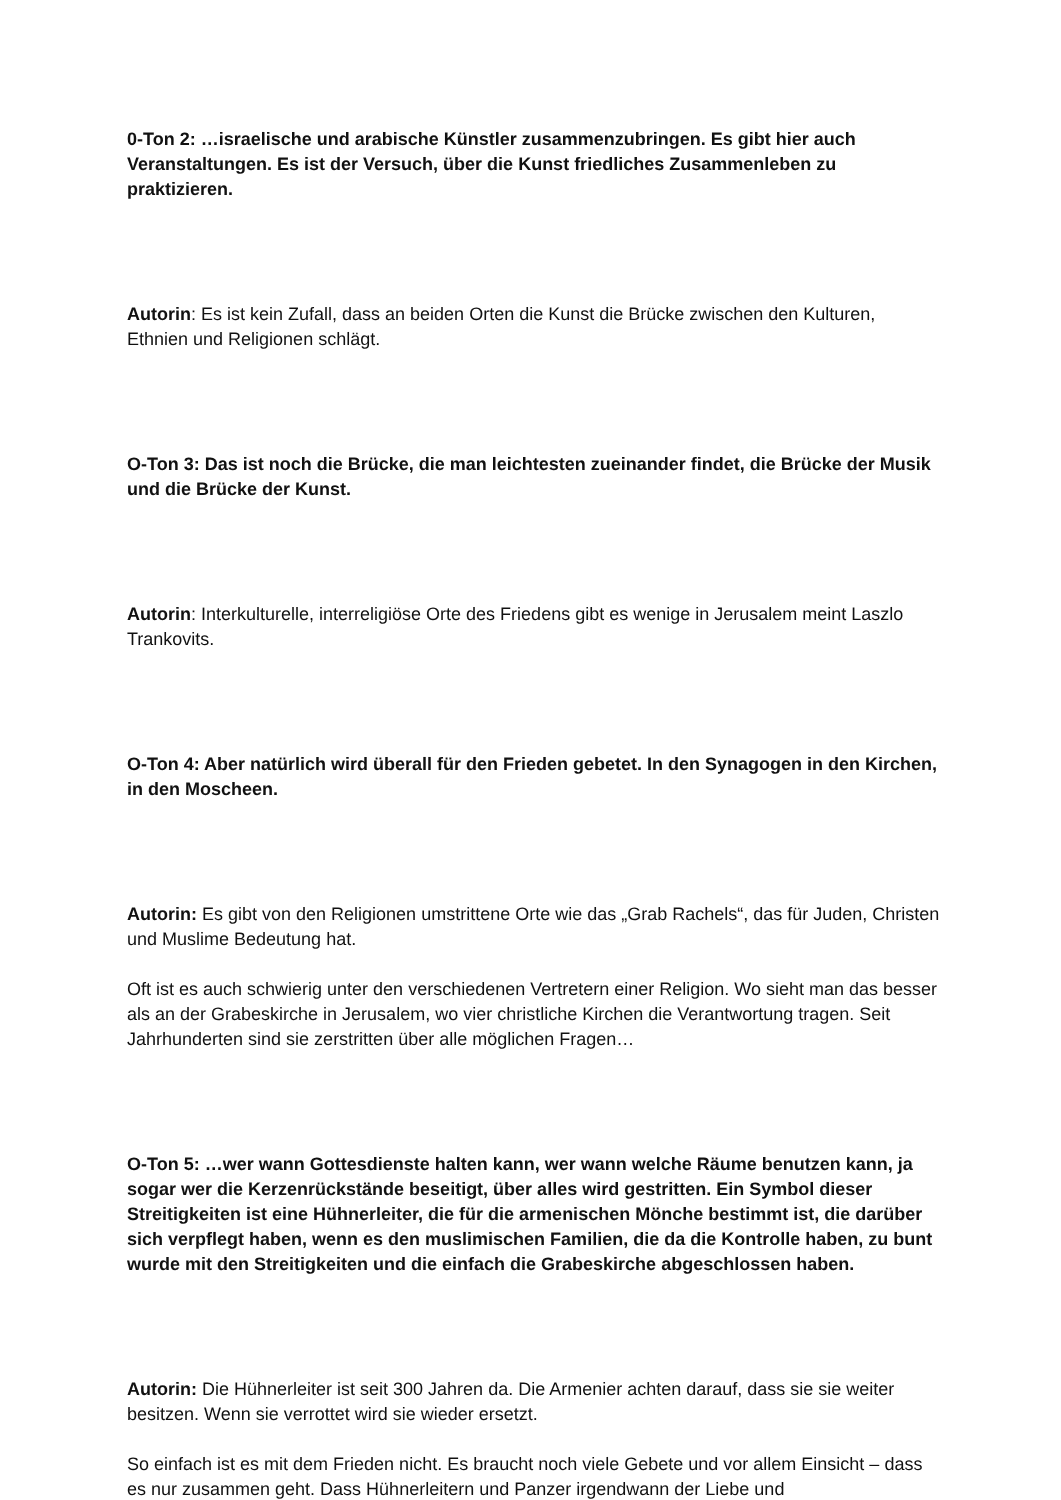0-Ton 2: …israelische und arabische Künstler zusammenzubringen. Es gibt hier auch Veranstaltungen. Es ist der Versuch, über die Kunst friedliches Zusammenleben zu praktizieren.
Autorin: Es ist kein Zufall, dass an beiden Orten die Kunst die Brücke zwischen den Kulturen, Ethnien und Religionen schlägt.
O-Ton 3: Das ist noch die Brücke, die man leichtesten zueinander findet, die Brücke der Musik und die Brücke der Kunst.
Autorin: Interkulturelle, interreligiöse Orte des Friedens gibt es wenige in Jerusalem meint Laszlo Trankovits.
O-Ton 4: Aber natürlich wird überall für den Frieden gebetet. In den Synagogen in den Kirchen, in den Moscheen.
Autorin: Es gibt von den Religionen umstrittene Orte wie das „Grab Rachels“, das für Juden, Christen und Muslime Bedeutung hat.
Oft ist es auch schwierig unter den verschiedenen Vertretern einer Religion. Wo sieht man das besser als an der Grabeskirche in Jerusalem, wo vier christliche Kirchen die Verantwortung tragen. Seit Jahrhunderten sind sie zerstritten über alle möglichen Fragen…
O-Ton 5: …wer wann Gottesdienste halten kann, wer wann welche Räume benutzen kann, ja sogar wer die Kerzenrückstände beseitigt, über alles wird gestritten. Ein Symbol dieser Streitigkeiten ist eine Hühnerleiter, die für die armenischen Mönche bestimmt ist, die darüber sich verpflegt haben, wenn es den muslimischen Familien, die da die Kontrolle haben, zu bunt wurde mit den Streitigkeiten und die einfach die Grabeskirche abgeschlossen haben.
Autorin: Die Hühnerleiter ist seit 300 Jahren da. Die Armenier achten darauf, dass sie sie weiter besitzen. Wenn sie verrottet wird sie wieder ersetzt.
So einfach ist es mit dem Frieden nicht. Es braucht noch viele Gebete und vor allem Einsicht – dass es nur zusammen geht. Dass Hühnerleitern und Panzer irgendwann der Liebe und